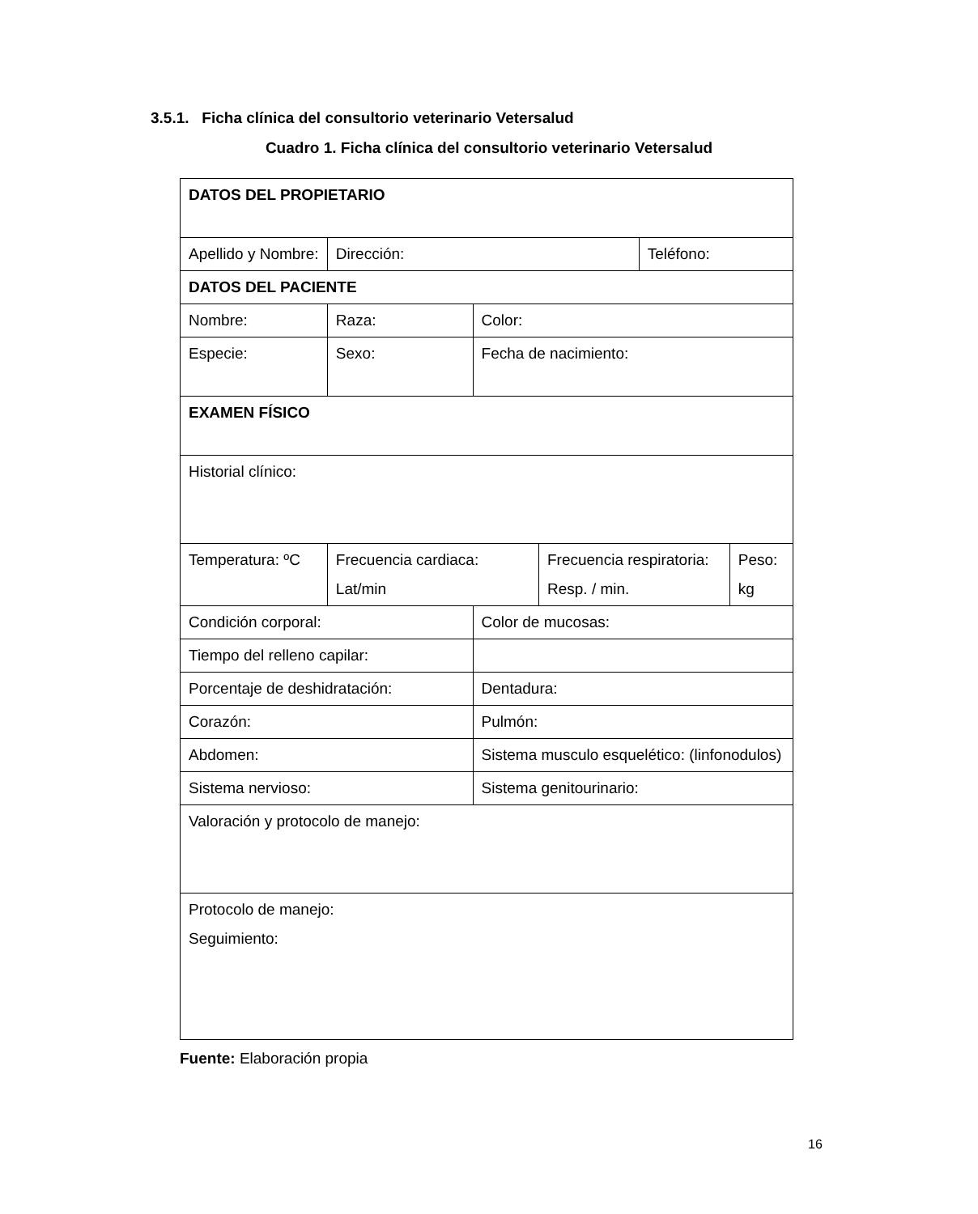3.5.1. Ficha clínica del consultorio veterinario Vetersalud
Cuadro 1. Ficha clínica del consultorio veterinario Vetersalud
| DATOS DEL PROPIETARIO | | | | | |
| Apellido y Nombre: | Dirección: | | | Teléfono: | |
| DATOS DEL PACIENTE | | | | | |
| Nombre: | Raza: | Color: | | | |
| Especie: | Sexo: | Fecha de nacimiento: | | | |
| EXAMEN FÍSICO | | | | | |
| Historial clínico: | | | | | |
| Temperatura: ºC | Frecuencia cardiaca: Lat/min | | Frecuencia respiratoria: Resp. / min. | | Peso: kg |
| Condición corporal: | | Color de mucosas: | | | |
| Tiempo del relleno capilar: | | | | | |
| Porcentaje de deshidratación: | | Dentadura: | | | |
| Corazón: | | Pulmón: | | | |
| Abdomen: | | Sistema musculo esquelético: (linfonodulos) | | | |
| Sistema nervioso: | | Sistema genitourinario: | | | |
| Valoración y protocolo de manejo: | | | | | |
| Protocolo de manejo: Seguimiento: | | | | | |
Fuente: Elaboración propia
16